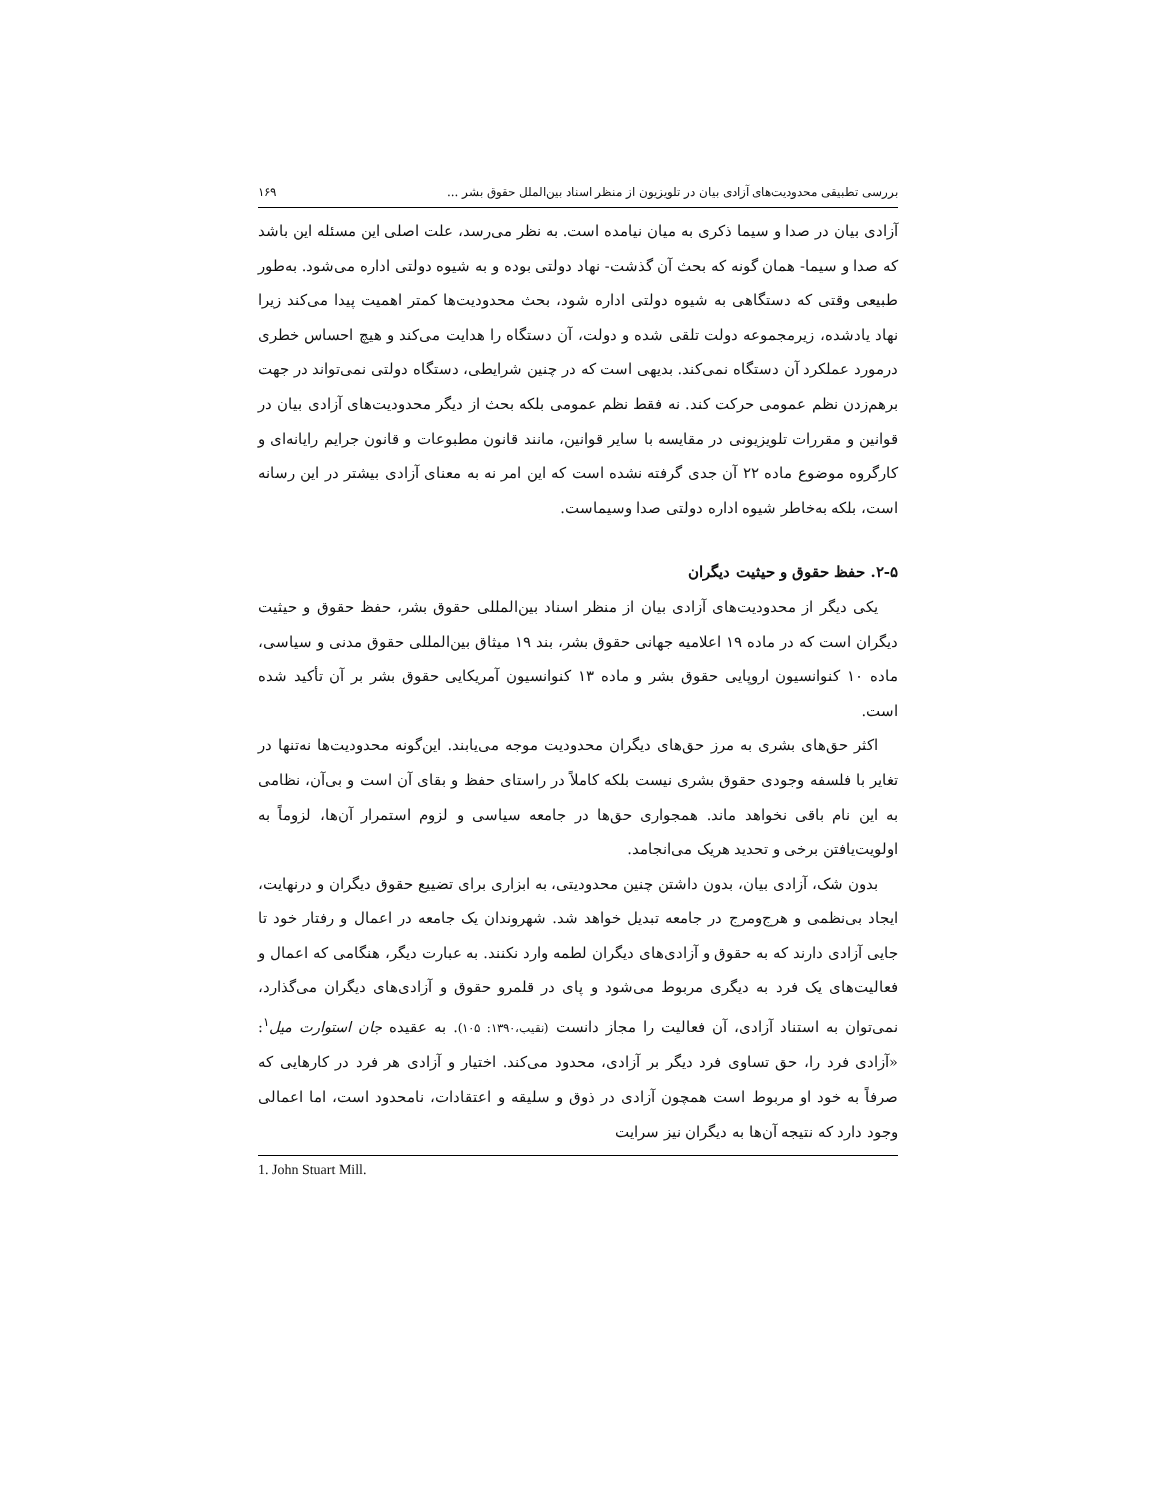بررسی تطبیقی محدودیت‌های آزادی بیان در تلویزیون از منظر اسناد بین‌الملل حقوق بشر ... ۱۶۹
آزادی بیان در صدا و سیما ذکری به میان نیامده است. به نظر می‌رسد، علت اصلی این مسئله این باشد که صدا و سیما- همان گونه که بحث آن گذشت- نهاد دولتی بوده و به شیوه دولتی اداره می‌شود. به‌طور طبیعی وقتی که دستگاهی به شیوه دولتی اداره شود، بحث محدودیت‌ها کمتر اهمیت پیدا می‌کند زیرا نهاد یادشده، زیرمجموعه دولت تلقی شده و دولت، آن دستگاه را هدایت می‌کند و هیچ احساس خطری درمورد عملکرد آن دستگاه نمی‌کند. بدیهی است که در چنین شرایطی، دستگاه دولتی نمی‌تواند در جهت برهم‌زدن نظم عمومی حرکت کند. نه فقط نظم عمومی بلکه بحث از دیگر محدودیت‌های آزادی بیان در قوانین و مقررات تلویزیونی در مقایسه با سایر قوانین، مانند قانون مطبوعات و قانون جرایم رایانه‌ای و کارگروه موضوع ماده ۲۲ آن جدی گرفته نشده است که این امر نه به معنای آزادی بیشتر در این رسانه است، بلکه به‌خاطر شیوه اداره دولتی صدا وسیماست.
۲-۵. حفظ حقوق و حیثیت دیگران
یکی دیگر از محدودیت‌های آزادی بیان از منظر اسناد بین‌المللی حقوق بشر، حفظ حقوق و حیثیت دیگران است که در ماده ۱۹ اعلامیه جهانی حقوق بشر، بند ۱۹ میثاق بین‌المللی حقوق مدنی و سیاسی، ماده ۱۰ کنوانسیون اروپایی حقوق بشر و ماده ۱۳ کنوانسیون آمریکایی حقوق بشر بر آن تأکید شده است.
اکثر حق‌های بشری به مرز حق‌های دیگران محدودیت موجه می‌یابند. این‌گونه محدودیت‌ها نه‌تنها در تغایر با فلسفه وجودی حقوق بشری نیست بلکه کاملاً در راستای حفظ و بقای آن است و بی‌آن، نظامی به این نام باقی نخواهد ماند. همجواری حق‌ها در جامعه سیاسی و لزوم استمرار آن‌ها، لزوماً به اولویت‌یافتن برخی و تحدید هریک می‌انجامد.
بدون شک، آزادی بیان، بدون داشتن چنین محدودیتی، به ابزاری برای تضییع حقوق دیگران و درنهایت، ایجاد بی‌نظمی و هرج‌ومرج در جامعه تبدیل خواهد شد. شهروندان یک جامعه در اعمال و رفتار خود تا جایی آزادی دارند که به حقوق و آزادی‌های دیگران لطمه وارد نکنند. به عبارت دیگر، هنگامی که اعمال و فعالیت‌های یک فرد به دیگری مربوط می‌شود و پای در قلمرو حقوق و آزادی‌های دیگران می‌گذارد، نمی‌توان به استناد آزادی، آن فعالیت را مجاز دانست (نقیب،۱۳۹۰: ۱۰۵). به عقیده جان استوارت میل<sup>۱</sup>: «آزادی فرد را، حق تساوی فرد دیگر بر آزادی، محدود می‌کند. اختیار و آزادی هر فرد در کارهایی که صرفاً به خود او مربوط است همچون آزادی در ذوق و سلیقه و اعتقادات، نامحدود است، اما اعمالی وجود دارد که نتیجه آن‌ها به دیگران نیز سرایت
1. John Stuart Mill.